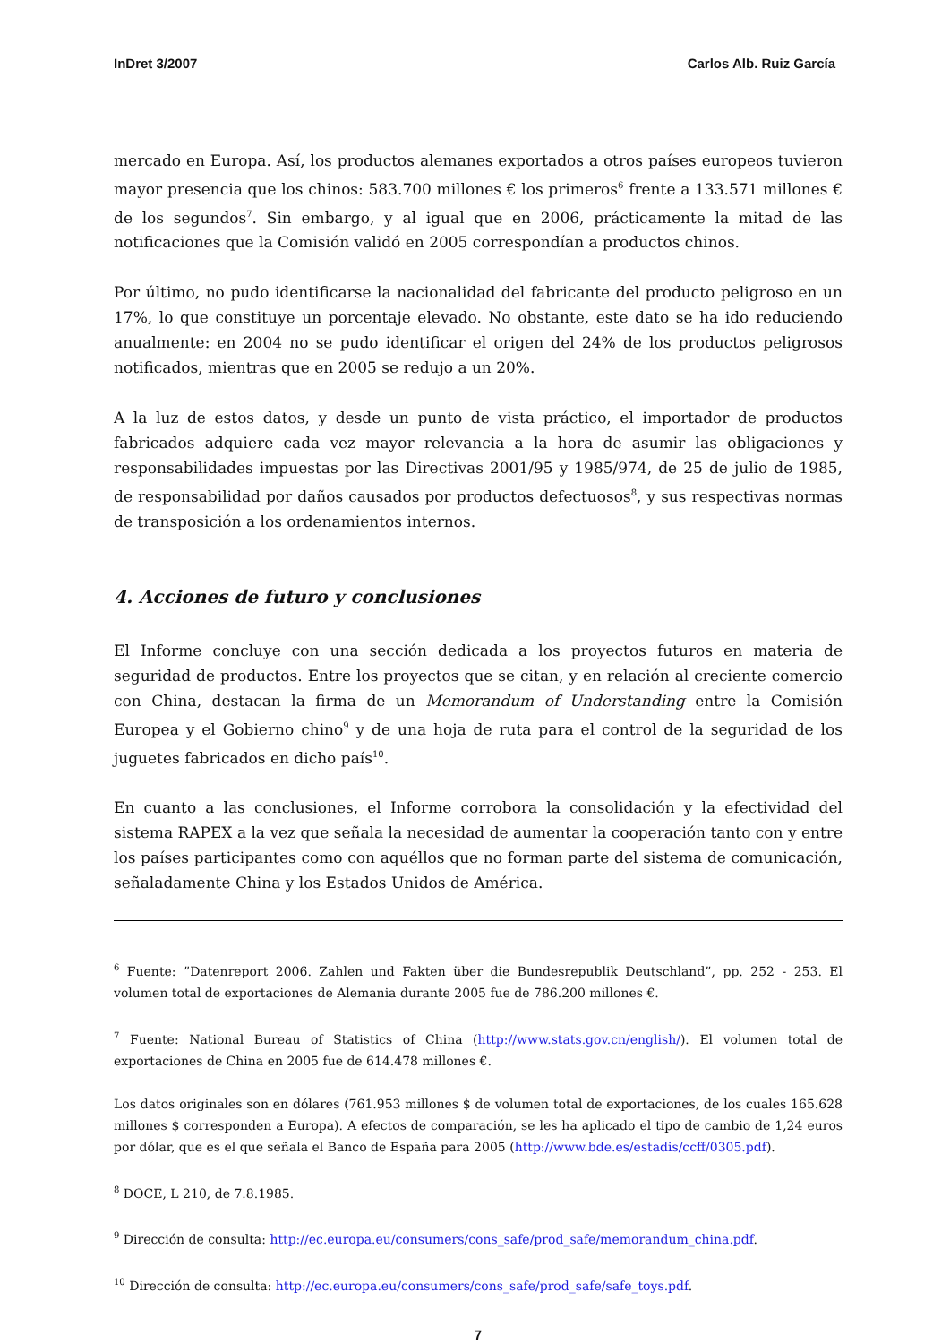InDret 3/2007 Carlos Alb. Ruiz García
mercado en Europa. Así, los productos alemanes exportados a otros países europeos tuvieron mayor presencia que los chinos: 583.700 millones € los primeros<sup>6</sup> frente a 133.571 millones € de los segundos<sup>7</sup>. Sin embargo, y al igual que en 2006, prácticamente la mitad de las notificaciones que la Comisión validó en 2005 correspondían a productos chinos.
Por último, no pudo identificarse la nacionalidad del fabricante del producto peligroso en un 17%, lo que constituye un porcentaje elevado. No obstante, este dato se ha ido reduciendo anualmente: en 2004 no se pudo identificar el origen del 24% de los productos peligrosos notificados, mientras que en 2005 se redujo a un 20%.
A la luz de estos datos, y desde un punto de vista práctico, el importador de productos fabricados adquiere cada vez mayor relevancia a la hora de asumir las obligaciones y responsabilidades impuestas por las Directivas 2001/95 y 1985/974, de 25 de julio de 1985, de responsabilidad por daños causados por productos defectuosos<sup>8</sup>, y sus respectivas normas de transposición a los ordenamientos internos.
4. Acciones de futuro y conclusiones
El Informe concluye con una sección dedicada a los proyectos futuros en materia de seguridad de productos. Entre los proyectos que se citan, y en relación al creciente comercio con China, destacan la firma de un Memorandum of Understanding entre la Comisión Europea y el Gobierno chino<sup>9</sup> y de una hoja de ruta para el control de la seguridad de los juguetes fabricados en dicho país<sup>10</sup>.
En cuanto a las conclusiones, el Informe corrobora la consolidación y la efectividad del sistema RAPEX a la vez que señala la necesidad de aumentar la cooperación tanto con y entre los países participantes como con aquéllos que no forman parte del sistema de comunicación, señaladamente China y los Estados Unidos de América.
<sup>6</sup> Fuente: ”Datenreport 2006. Zahlen und Fakten über die Bundesrepublik Deutschland”, pp. 252 - 253. El volumen total de exportaciones de Alemania durante 2005 fue de 786.200 millones €.
<sup>7</sup> Fuente: National Bureau of Statistics of China (http://www.stats.gov.cn/english/). El volumen total de exportaciones de China en 2005 fue de 614.478 millones €.
Los datos originales son en dólares (761.953 millones $ de volumen total de exportaciones, de los cuales 165.628 millones $ corresponden a Europa). A efectos de comparación, se les ha aplicado el tipo de cambio de 1,24 euros por dólar, que es el que señala el Banco de España para 2005 (http://www.bde.es/estadis/ccff/0305.pdf).
<sup>8</sup> DOCE, L 210, de 7.8.1985.
<sup>9</sup> Dirección de consulta: http://ec.europa.eu/consumers/cons_safe/prod_safe/memorandum_china.pdf.
<sup>10</sup> Dirección de consulta: http://ec.europa.eu/consumers/cons_safe/prod_safe/safe_toys.pdf.
7